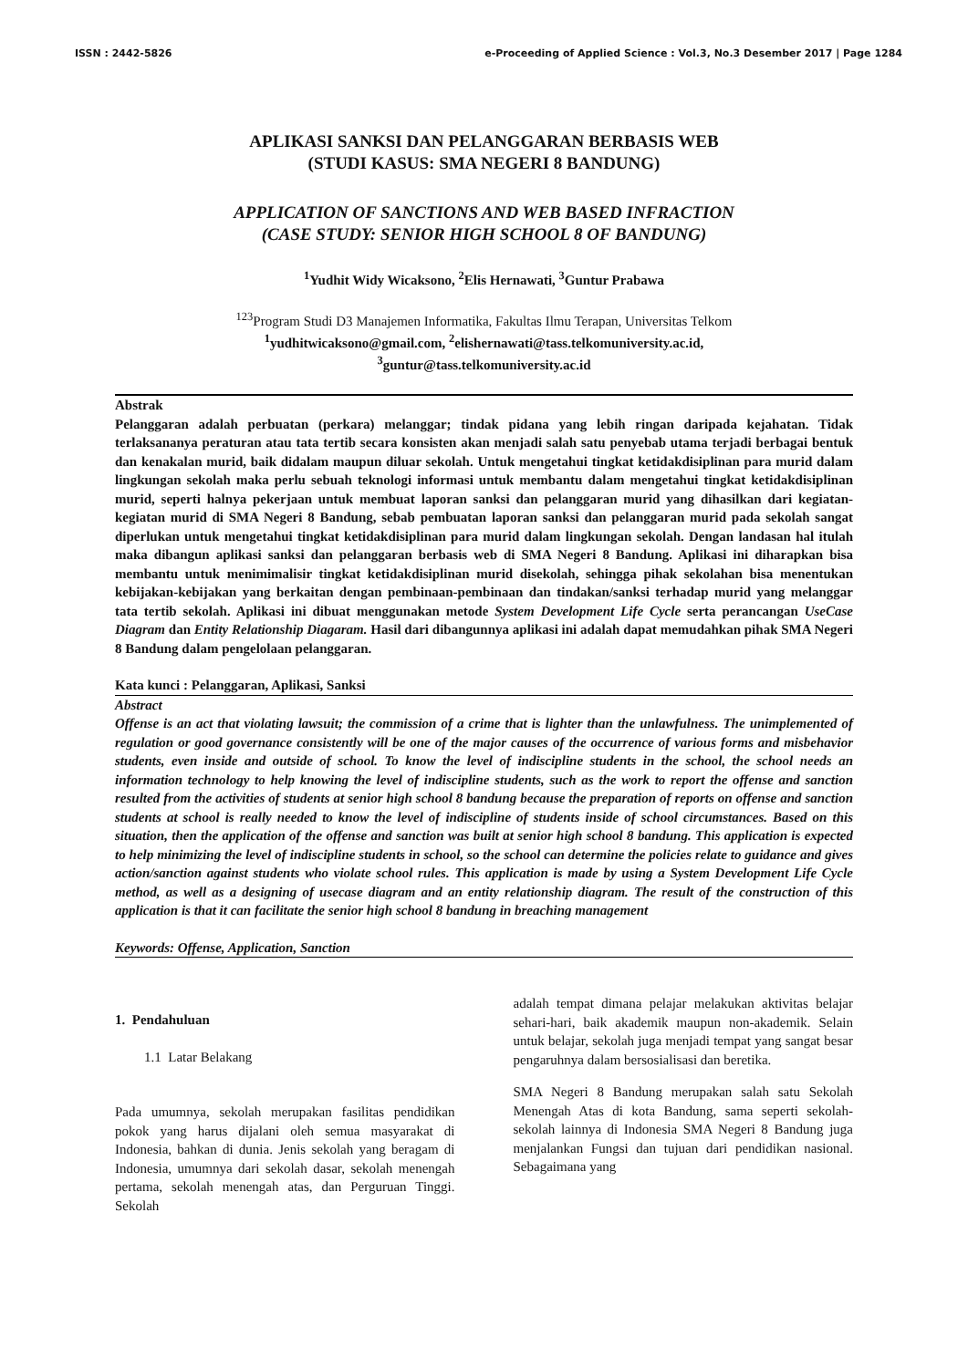ISSN : 2442-5826 e-Proceeding of Applied Science : Vol.3, No.3 Desember 2017 | Page 1284
APLIKASI SANKSI DAN PELANGGARAN BERBASIS WEB
(STUDI KASUS: SMA NEGERI 8 BANDUNG)
APPLICATION OF SANCTIONS AND WEB BASED INFRACTION
(CASE STUDY: SENIOR HIGH SCHOOL 8 OF BANDUNG)
<sup>1</sup> Yudhit Widy Wicaksono, <sup>2</sup>Elis Hernawati, <sup>3</sup>Guntur Prabawa
<sup>123</sup> Program Studi D3 Manajemen Informatika, Fakultas Ilmu Terapan, Universitas Telkom
<sup>1</sup> yudhitwicaksono@gmail.com, <sup>2</sup>elishernawati@tass.telkomuniversity.ac.id,
<sup>3</sup> guntur@tass.telkomuniversity.ac.id
Abstrak
Pelanggaran adalah perbuatan (perkara) melanggar; tindak pidana yang lebih ringan daripada kejahatan. Tidak terlaksananya peraturan atau tata tertib secara konsisten akan menjadi salah satu penyebab utama terjadi berbagai bentuk dan kenakalan murid, baik didalam maupun diluar sekolah. Untuk mengetahui tingkat ketidakdisiplinan para murid dalam lingkungan sekolah maka perlu sebuah teknologi informasi untuk membantu dalam mengetahui tingkat ketidakdisiplinan murid, seperti halnya pekerjaan untuk membuat laporan sanksi dan pelanggaran murid yang dihasilkan dari kegiatan-kegiatan murid di SMA Negeri 8 Bandung, sebab pembuatan laporan sanksi dan pelanggaran murid pada sekolah sangat diperlukan untuk mengetahui tingkat ketidakdisiplinan para murid dalam lingkungan sekolah. Dengan landasan hal itulah maka dibangun aplikasi sanksi dan pelanggaran berbasis web di SMA Negeri 8 Bandung. Aplikasi ini diharapkan bisa membantu untuk menimimalisir tingkat ketidakdisiplinan murid disekolah, sehingga pihak sekolahan bisa menentukan kebijakan-kebijakan yang berkaitan dengan pembinaan-pembinaan dan tindakan/sanksi terhadap murid yang melanggar tata tertib sekolah. Aplikasi ini dibuat menggunakan metode System Development Life Cycle serta perancangan UseCase Diagram dan Entity Relationship Diagaram. Hasil dari dibangunnya aplikasi ini adalah dapat memudahkan pihak SMA Negeri 8 Bandung dalam pengelolaan pelanggaran.
Kata kunci : Pelanggaran, Aplikasi, Sanksi
Abstract
Offense is an act that violating lawsuit; the commission of a crime that is lighter than the unlawfulness. The unimplemented of regulation or good governance consistently will be one of the major causes of the occurrence of various forms and misbehavior students, even inside and outside of school. To know the level of indiscipline students in the school, the school needs an information technology to help knowing the level of indiscipline students, such as the work to report the offense and sanction resulted from the activities of students at senior high school 8 bandung because the preparation of reports on offense and sanction students at school is really needed to know the level of indiscipline of students inside of school circumstances. Based on this situation, then the application of the offense and sanction was built at senior high school 8 bandung. This application is expected to help minimizing the level of indiscipline students in school, so the school can determine the policies relate to guidance and gives action/sanction against students who violate school rules. This application is made by using a System Development Life Cycle method, as well as a designing of usecase diagram and an entity relationship diagram. The result of the construction of this application is that it can facilitate the senior high school 8 bandung in breaching management
Keywords: Offense, Application, Sanction
1. Pendahuluan
1.1 Latar Belakang
Pada umumnya, sekolah merupakan fasilitas pendidikan pokok yang harus dijalani oleh semua masyarakat di Indonesia, bahkan di dunia. Jenis sekolah yang beragam di Indonesia, umumnya dari sekolah dasar, sekolah menengah pertama, sekolah menengah atas, dan Perguruan Tinggi. Sekolah
adalah tempat dimana pelajar melakukan aktivitas belajar sehari-hari, baik akademik maupun non-akademik. Selain untuk belajar, sekolah juga menjadi tempat yang sangat besar pengaruhnya dalam bersosialisasi dan beretika.
SMA Negeri 8 Bandung merupakan salah satu Sekolah Menengah Atas di kota Bandung, sama seperti sekolah-sekolah lainnya di Indonesia SMA Negeri 8 Bandung juga menjalankan Fungsi dan tujuan dari pendidikan nasional. Sebagaimana yang